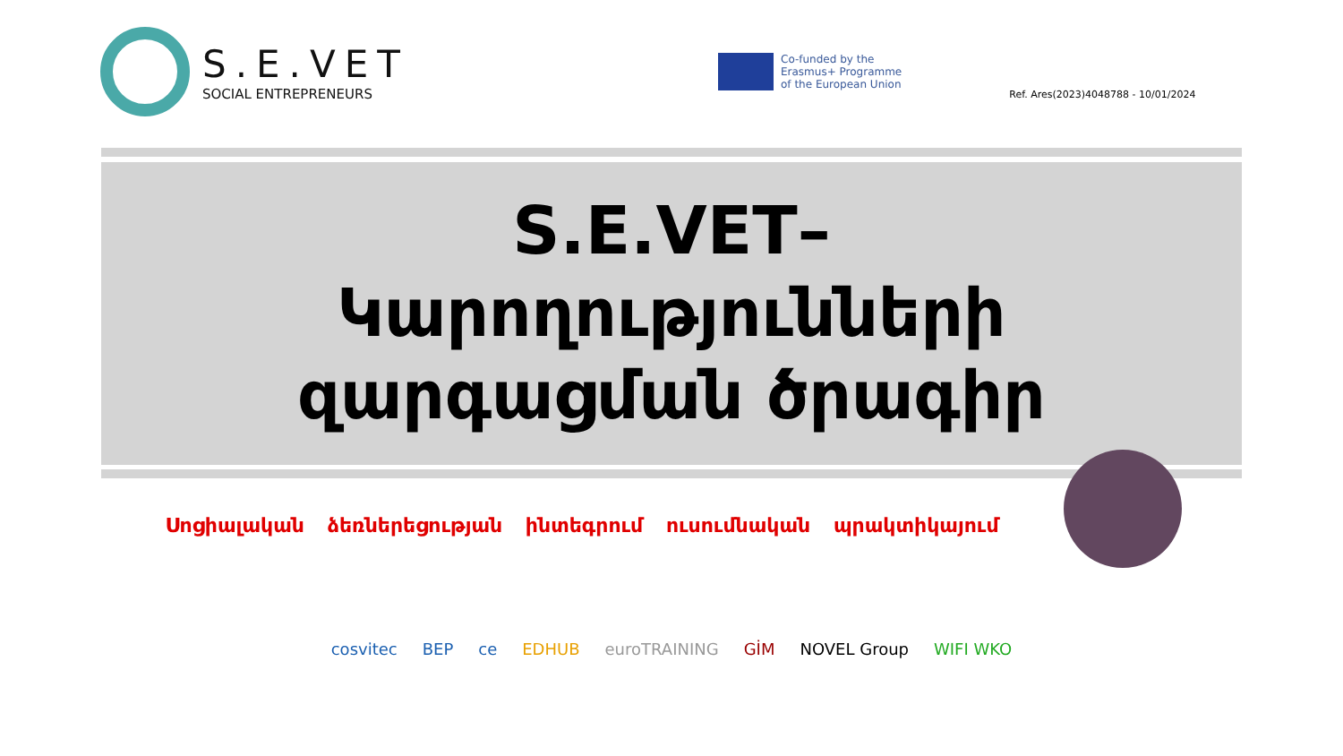S.E.VET
SOCIAL ENTREPRENEURS
Co-funded by the
Erasmus+ Programme
of the European Union
Ref. Ares(2023)4048788 - 10/01/2024
S.E.VET–
Կարողությունների
զարգացման ծրագիր
Սոցիալական ձեռներեցության ինտեգրում ուսումնական պրակտիկայում
cosvitec BEP ce EDHUB euroTRAINING GİM NOVEL Group WIFI WKO